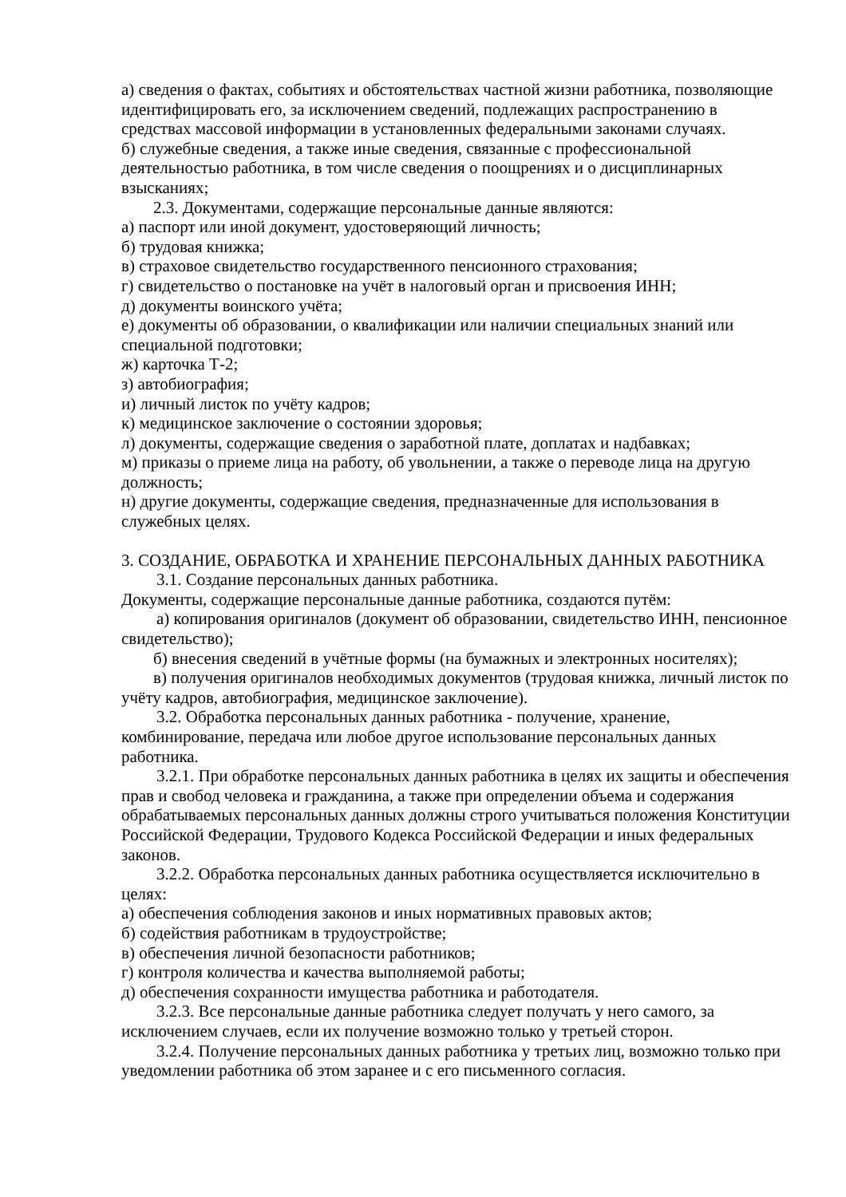а) сведения о фактах, событиях и обстоятельствах частной жизни работника, позволяющие идентифицировать его, за исключением сведений, подлежащих распространению в средствах массовой информации в установленных федеральными законами случаях.
б) служебные сведения, а также иные сведения, связанные с профессиональной деятельностью работника, в том числе сведения о поощрениях и о дисциплинарных взысканиях;
2.3. Документами, содержащие персональные данные являются:
а) паспорт или иной документ, удостоверяющий личность;
б) трудовая книжка;
в) страховое свидетельство государственного пенсионного страхования;
г) свидетельство о постановке на учёт в налоговый орган и присвоения ИНН;
д) документы воинского учёта;
е) документы об образовании, о квалификации или наличии специальных знаний или специальной подготовки;
ж) карточка Т-2;
з) автобиография;
и) личный листок по учёту кадров;
к) медицинское заключение о состоянии здоровья;
л) документы, содержащие сведения о заработной плате, доплатах и надбавках;
м) приказы о приеме лица на работу, об увольнении, а также о переводе лица на другую должность;
н) другие документы, содержащие сведения, предназначенные для использования в служебных целях.
3. СОЗДАНИЕ, ОБРАБОТКА И ХРАНЕНИЕ ПЕРСОНАЛЬНЫХ ДАННЫХ РАБОТНИКА
3.1. Создание персональных данных работника.
Документы, содержащие персональные данные работника, создаются путём:
а) копирования оригиналов (документ об образовании, свидетельство ИНН, пенсионное свидетельство);
б) внесения сведений в учётные формы (на бумажных и электронных носителях);
в) получения оригиналов необходимых документов (трудовая книжка, личный листок по учёту кадров, автобиография, медицинское заключение).
3.2. Обработка персональных данных работника - получение, хранение, комбинирование, передача или любое другое использование персональных данных работника.
3.2.1. При обработке персональных данных работника в целях их защиты и обеспечения прав и свобод человека и гражданина, а также при определении объема и содержания обрабатываемых персональных данных должны строго учитываться положения Конституции Российской Федерации, Трудового Кодекса Российской Федерации и иных федеральных законов.
3.2.2. Обработка персональных данных работника осуществляется исключительно в целях:
а) обеспечения соблюдения законов и иных нормативных правовых актов;
б) содействия работникам в трудоустройстве;
в) обеспечения личной безопасности работников;
г) контроля количества и качества выполняемой работы;
д) обеспечения сохранности имущества работника и работодателя.
3.2.3. Все персональные данные работника следует получать у него самого, за исключением случаев, если их получение возможно только у третьей сторон.
3.2.4. Получение персональных данных работника у третьих лиц, возможно только при уведомлении работника об этом заранее и с его письменного согласия.